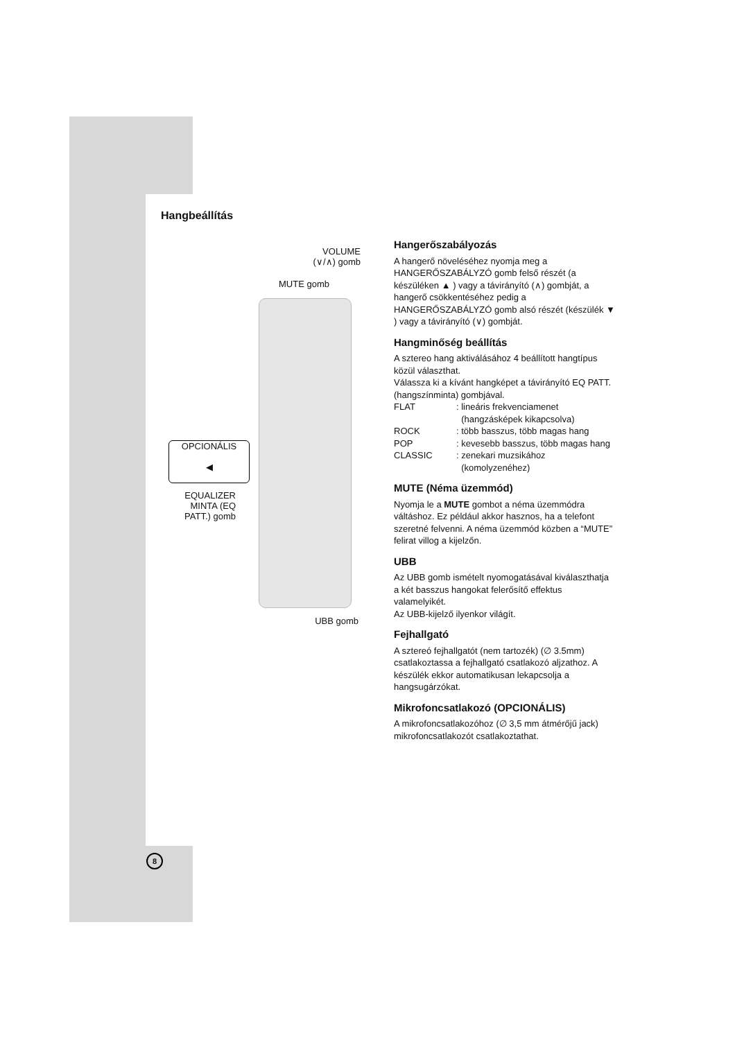Hangbeállítás
VOLUME
(∨/∧) gomb
MUTE gomb
OPCIONÁLIS
◀
EQUALIZER
MINTA (EQ
PATT.) gomb
UBB gomb
Hangerőszabályozás
A hangerő növeléséhez nyomja meg a HANGERŐSZABÁLYZÓ gomb felső részét (a készüléken ▲ ) vagy a távirányító (∧) gombját, a hangerő csökkentéséhez pedig a HANGERŐSZABÁLYZÓ gomb alsó részét (készülék ▼ ) vagy a távirányító (∨) gombját.
Hangminőség beállítás
A sztereo hang aktiválásához 4 beállított hangtípus közül választhat.
Válassza ki a kívánt hangképet a távirányító EQ PATT. (hangszínminta) gombjával.
| FLAT | : lineáris frekvenciamenet (hangzásképek kikapcsolva) |
| ROCK | : több basszus, több magas hang |
| POP | : kevesebb basszus, több magas hang |
| CLASSIC | : zenekari muzsikához (komolyzenéhez) |
MUTE (Néma üzemmód)
Nyomja le a MUTE gombot a néma üzemmódra váltáshoz. Ez például akkor hasznos, ha a telefont szeretné felvenni. A néma üzemmód közben a “MUTE” felirat villog a kijelzőn.
UBB
Az UBB gomb ismételt nyomogatásával kiválaszthatja a két basszus hangokat felerősítő effektus valamelyikét.
Az UBB-kijelző ilyenkor világít.
Fejhallgató
A sztereó fejhallgatót (nem tartozék) (∅ 3.5mm) csatlakoztassa a fejhallgató csatlakozó aljzathoz. A készülék ekkor automatikusan lekapcsolja a hangsugárzókat.
Mikrofoncsatlakozó (OPCIONÁLIS)
A mikrofoncsatlakozóhoz (∅ 3,5 mm átmérőjű jack) mikrofoncsatlakozót csatlakoztathat.
8